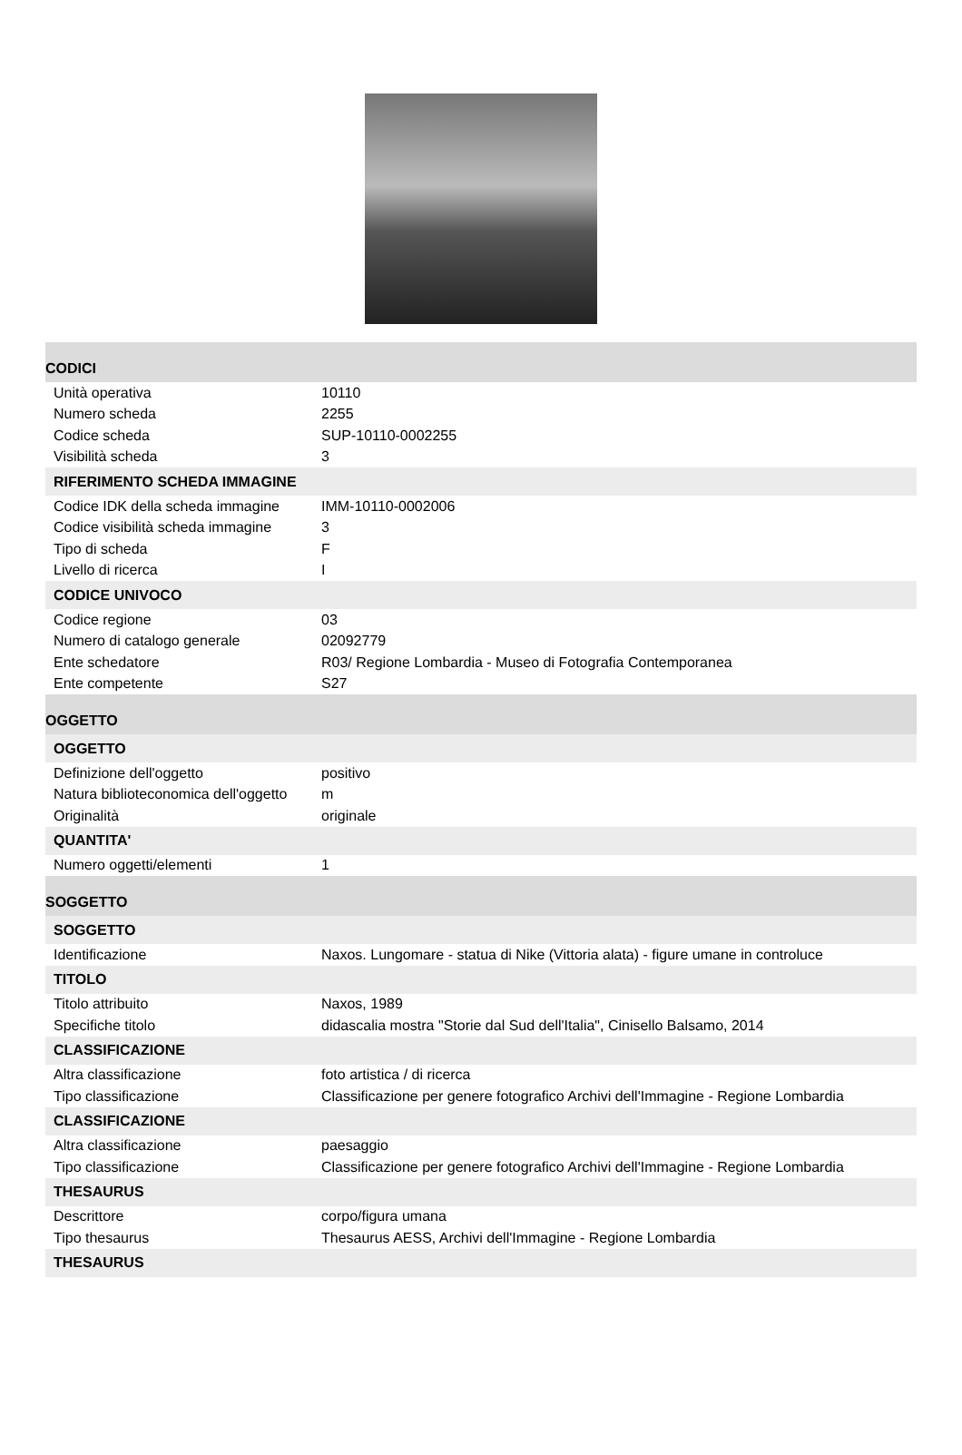| CODICI | |
| Unità operativa | 10110 |
| Numero scheda | 2255 |
| Codice scheda | SUP-10110-0002255 |
| Visibilità scheda | 3 |
| RIFERIMENTO SCHEDA IMMAGINE | |
| Codice IDK della scheda immagine | IMM-10110-0002006 |
| Codice visibilità scheda immagine | 3 |
| Tipo di scheda | F |
| Livello di ricerca | I |
| CODICE UNIVOCO | |
| Codice regione | 03 |
| Numero di catalogo generale | 02092779 |
| Ente schedatore | R03/ Regione Lombardia - Museo di Fotografia Contemporanea |
| Ente competente | S27 |
| OGGETTO | |
| OGGETTO | |
| Definizione dell'oggetto | positivo |
| Natura biblioteconomica dell'oggetto | m |
| Originalità | originale |
| QUANTITA' | |
| Numero oggetti/elementi | 1 |
| SOGGETTO | |
| SOGGETTO | |
| Identificazione | Naxos. Lungomare - statua di Nike (Vittoria alata) - figure umane in controluce |
| TITOLO | |
| Titolo attribuito | Naxos, 1989 |
| Specifiche titolo | didascalia mostra "Storie dal Sud dell'Italia", Cinisello Balsamo, 2014 |
| CLASSIFICAZIONE | |
| Altra classificazione | foto artistica / di ricerca |
| Tipo classificazione | Classificazione per genere fotografico Archivi dell'Immagine - Regione Lombardia |
| CLASSIFICAZIONE | |
| Altra classificazione | paesaggio |
| Tipo classificazione | Classificazione per genere fotografico Archivi dell'Immagine - Regione Lombardia |
| THESAURUS | |
| Descrittore | corpo/figura umana |
| Tipo thesaurus | Thesaurus AESS, Archivi dell'Immagine - Regione Lombardia |
| THESAURUS | |